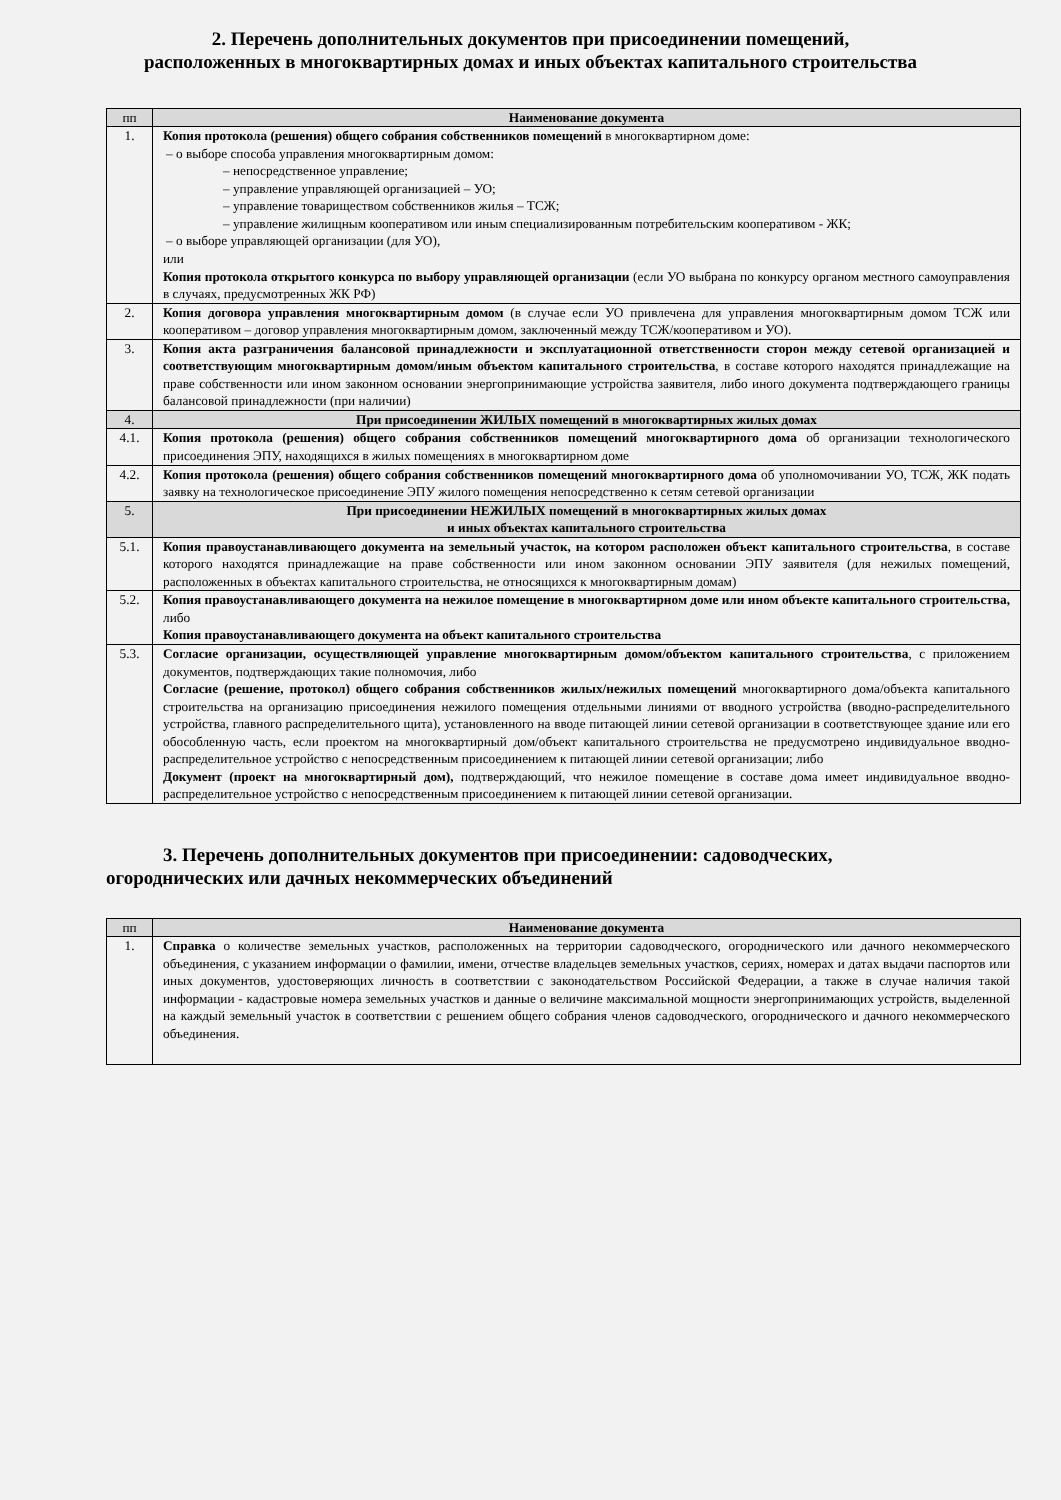2. Перечень дополнительных документов при присоединении помещений,
расположенных в многоквартирных домах и иных объектах капитального строительства
| пп | Наименование документа |
| --- | --- |
| 1. | Копия протокола (решения) общего собрания собственников помещений в многоквартирном доме: – о выборе способа управления многоквартирным домом: – непосредственное управление; – управление управляющей организацией – УО; – управление товариществом собственников жилья – ТСЖ; – управление жилищным кооперативом или иным специализированным потребительским кооперативом - ЖК; – о выборе управляющей организации (для УО), или Копия протокола открытого конкурса по выбору управляющей организации (если УО выбрана по конкурсу органом местного самоуправления в случаях, предусмотренных ЖК РФ) |
| 2. | Копия договора управления многоквартирным домом (в случае если УО привлечена для управления многоквартирным домом ТСЖ или кооперативом – договор управления многоквартирным домом, заключенный между ТСЖ/кооперативом и УО). |
| 3. | Копия акта разграничения балансовой принадлежности и эксплуатационной ответственности сторон между сетевой организацией и соответствующим многоквартирным домом/иным объектом капитального строительства , в составе которого находятся принадлежащие на праве собственности или ином законном основании энергопринимающие устройства заявителя, либо иного документа подтверждающего границы балансовой принадлежности (при наличии) |
| 4. | При присоединении ЖИЛЫХ помещений в многоквартирных жилых домах |
| 4.1. | Копия протокола (решения) общего собрания собственников помещений многоквартирного дома об организации технологического присоединения ЭПУ, находящихся в жилых помещениях в многоквартирном доме |
| 4.2. | Копия протокола (решения) общего собрания собственников помещений многоквартирного дома об уполномочивании УО, ТСЖ, ЖК подать заявку на технологическое присоединение ЭПУ жилого помещения непосредственно к сетям сетевой организации |
| 5. | При присоединении НЕЖИЛЫХ помещений в многоквартирных жилых домах и иных объектах капитального строительства |
| 5.1. | Копия правоустанавливающего документа на земельный участок, на котором расположен объект капитального строительства , в составе которого находятся принадлежащие на праве собственности или ином законном основании ЭПУ заявителя (для нежилых помещений, расположенных в объектах капитального строительства, не относящихся к многоквартирным домам) |
| 5.2. | Копия правоустанавливающего документа на нежилое помещение в многоквартирном доме или ином объекте капитального строительства, либо Копия правоустанавливающего документа на объект капитального строительства |
| 5.3. | Согласие организации, осуществляющей управление многоквартирным домом/объектом капитального строительства , с приложением документов, подтверждающих такие полномочия, либо Согласие (решение, протокол) общего собрания собственников жилых/нежилых помещений многоквартирного дома/объекта капитального строительства на организацию присоединения нежилого помещения отдельными линиями от вводного устройства (вводно-распределительного устройства, главного распределительного щита), установленного на вводе питающей линии сетевой организации в соответствующее здание или его обособленную часть, если проектом на многоквартирный дом/объект капитального строительства не предусмотрено индивидуальное вводно-распределительное устройство с непосредственным присоединением к питающей линии сетевой организации; либо Документ (проект на многоквартирный дом), подтверждающий, что нежилое помещение в составе дома имеет индивидуальное вводно-распределительное устройство с непосредственным присоединением к питающей линии сетевой организации. |
3. Перечень дополнительных документов при присоединении: садоводческих,
огороднических или дачных некоммерческих объединений
| пп | Наименование документа |
| --- | --- |
| 1. | Справка о количестве земельных участков, расположенных на территории садоводческого, огороднического или дачного некоммерческого объединения, с указанием информации о фамилии, имени, отчестве владельцев земельных участков, сериях, номерах и датах выдачи паспортов или иных документов, удостоверяющих личность в соответствии с законодательством Российской Федерации, а также в случае наличия такой информации - кадастровые номера земельных участков и данные о величине максимальной мощности энергопринимающих устройств, выделенной на каждый земельный участок в соответствии с решением общего собрания членов садоводческого, огороднического и дачного некоммерческого объединения. |